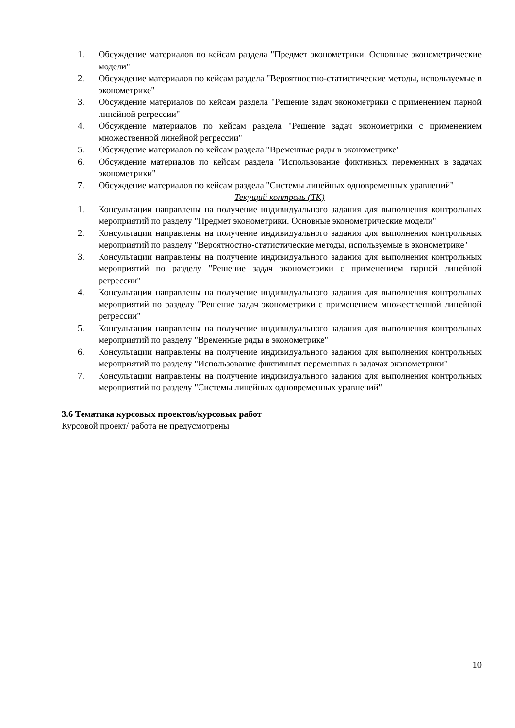1. Обсуждение материалов по кейсам раздела "Предмет эконометрики. Основные эконометрические модели"
2. Обсуждение материалов по кейсам раздела "Вероятностно-статистические методы, используемые в эконометрике"
3. Обсуждение материалов по кейсам раздела "Решение задач эконометрики с применением парной линейной регрессии"
4. Обсуждение материалов по кейсам раздела "Решение задач эконометрики с применением множественной линейной регрессии"
5. Обсуждение материалов по кейсам раздела "Временные ряды в эконометрике"
6. Обсуждение материалов по кейсам раздела "Использование фиктивных переменных в задачах эконометрики"
7. Обсуждение материалов по кейсам раздела "Системы линейных одновременных уравнений"
Текущий контроль (ТК)
1. Консультации направлены на получение индивидуального задания для выполнения контрольных мероприятий по разделу "Предмет эконометрики. Основные эконометрические модели"
2. Консультации направлены на получение индивидуального задания для выполнения контрольных мероприятий по разделу "Вероятностно-статистические методы, используемые в эконометрике"
3. Консультации направлены на получение индивидуального задания для выполнения контрольных мероприятий по разделу "Решение задач эконометрики с применением парной линейной регрессии"
4. Консультации направлены на получение индивидуального задания для выполнения контрольных мероприятий по разделу "Решение задач эконометрики с применением множественной линейной регрессии"
5. Консультации направлены на получение индивидуального задания для выполнения контрольных мероприятий по разделу "Временные ряды в эконометрике"
6. Консультации направлены на получение индивидуального задания для выполнения контрольных мероприятий по разделу "Использование фиктивных переменных в задачах эконометрики"
7. Консультации направлены на получение индивидуального задания для выполнения контрольных мероприятий по разделу "Системы линейных одновременных уравнений"
3.6 Тематика курсовых проектов/курсовых работ
Курсовой проект/ работа не предусмотрены
10